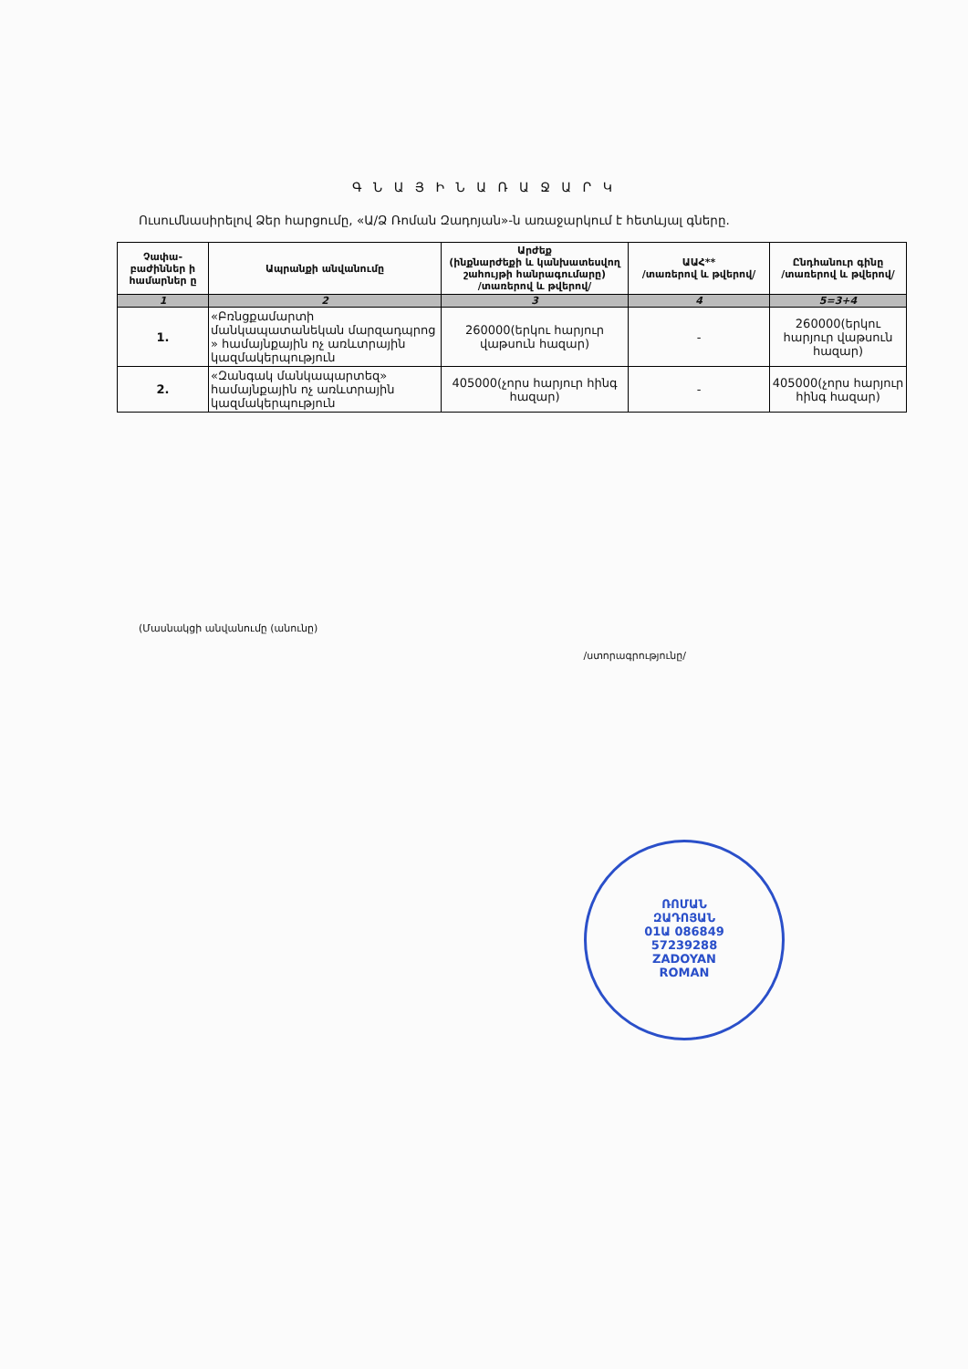Գ Ն Ա Յ Ի Ն Ա Ռ Ա Ջ Ա Ր Կ
Ուսումնասիրելով Ձեր հարցումը, «Ա/Ձ Ռոման Զադոյան»-ն առաջարկում է հետևյալ գները.
| Չափա-բաժիններ ի համարներ ը | Ապրանքի անվանումը | Արժեք (ինքնարժեքի և կանխատեսվող շահույթի հանրագումարը) /տառերով և թվերով/ | ԱԱՀ** /տառերով և թվերով/ | Ընդհանուր գինը /տառերով և թվերով/ |
| --- | --- | --- | --- | --- |
| 1 | 2 | 3 | 4 | 5=3+4 |
| 1. | «Բռնցքամարտի մանկապատանեկան մարզադպրոց » համայնքային ոչ առևտրային կազմակերպություն | 260000(երկու հարյուր վաթսուն հազար) | - | 260000(երկու հարյուր վաթսուն հազար) |
| 2. | «Զանգակ մանկապարտեզ» համայնքային ոչ առևտրային կազմակերպություն | 405000(չորս հարյուր հինգ հազար) | - | 405000(չորս հարյուր հինգ հազար) |
(Մասնակցի անվանումը (անունը) /ստորագրությունը/
ՌՈՄԱՆ
ԶԱԴՈՅԱՆ
01Ա 086849
57239288
ZADOYAN
ROMAN